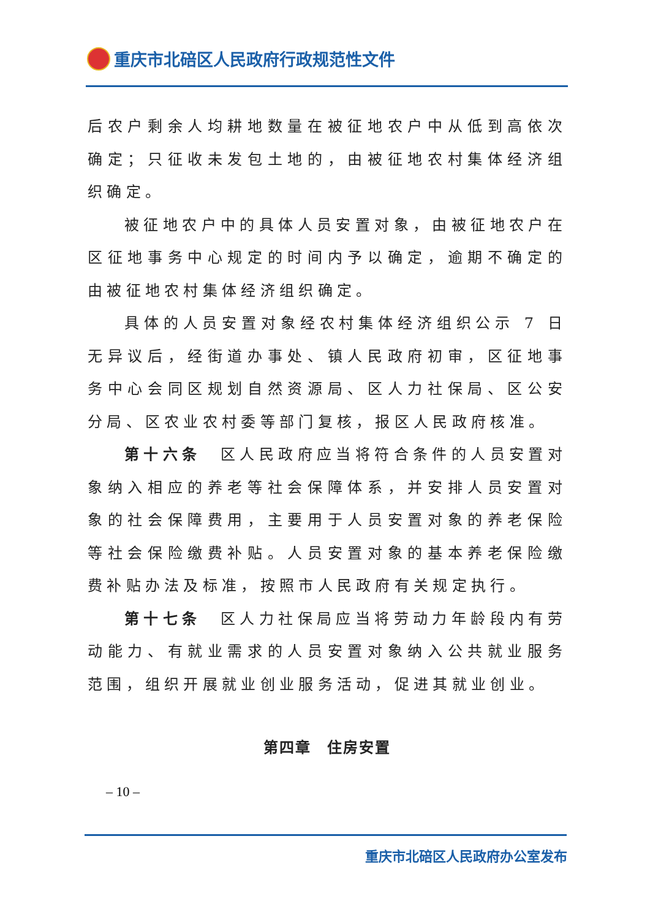重庆市北碚区人民政府行政规范性文件
后农户剩余人均耕地数量在被征地农户中从低到高依次确定；只征收未发包土地的，由被征地农村集体经济组织确定。
被征地农户中的具体人员安置对象，由被征地农户在区征地事务中心规定的时间内予以确定，逾期不确定的由被征地农村集体经济组织确定。
具体的人员安置对象经农村集体经济组织公示 7 日无异议后，经街道办事处、镇人民政府初审，区征地事务中心会同区规划自然资源局、区人力社保局、区公安分局、区农业农村委等部门复核，报区人民政府核准。
第十六条　区人民政府应当将符合条件的人员安置对象纳入相应的养老等社会保障体系，并安排人员安置对象的社会保障费用，主要用于人员安置对象的养老保险等社会保险缴费补贴。人员安置对象的基本养老保险缴费补贴办法及标准，按照市人民政府有关规定执行。
第十七条　区人力社保局应当将劳动力年龄段内有劳动能力、有就业需求的人员安置对象纳入公共就业服务范围，组织开展就业创业服务活动，促进其就业创业。
第四章　住房安置
– 10 –
重庆市北碚区人民政府办公室发布